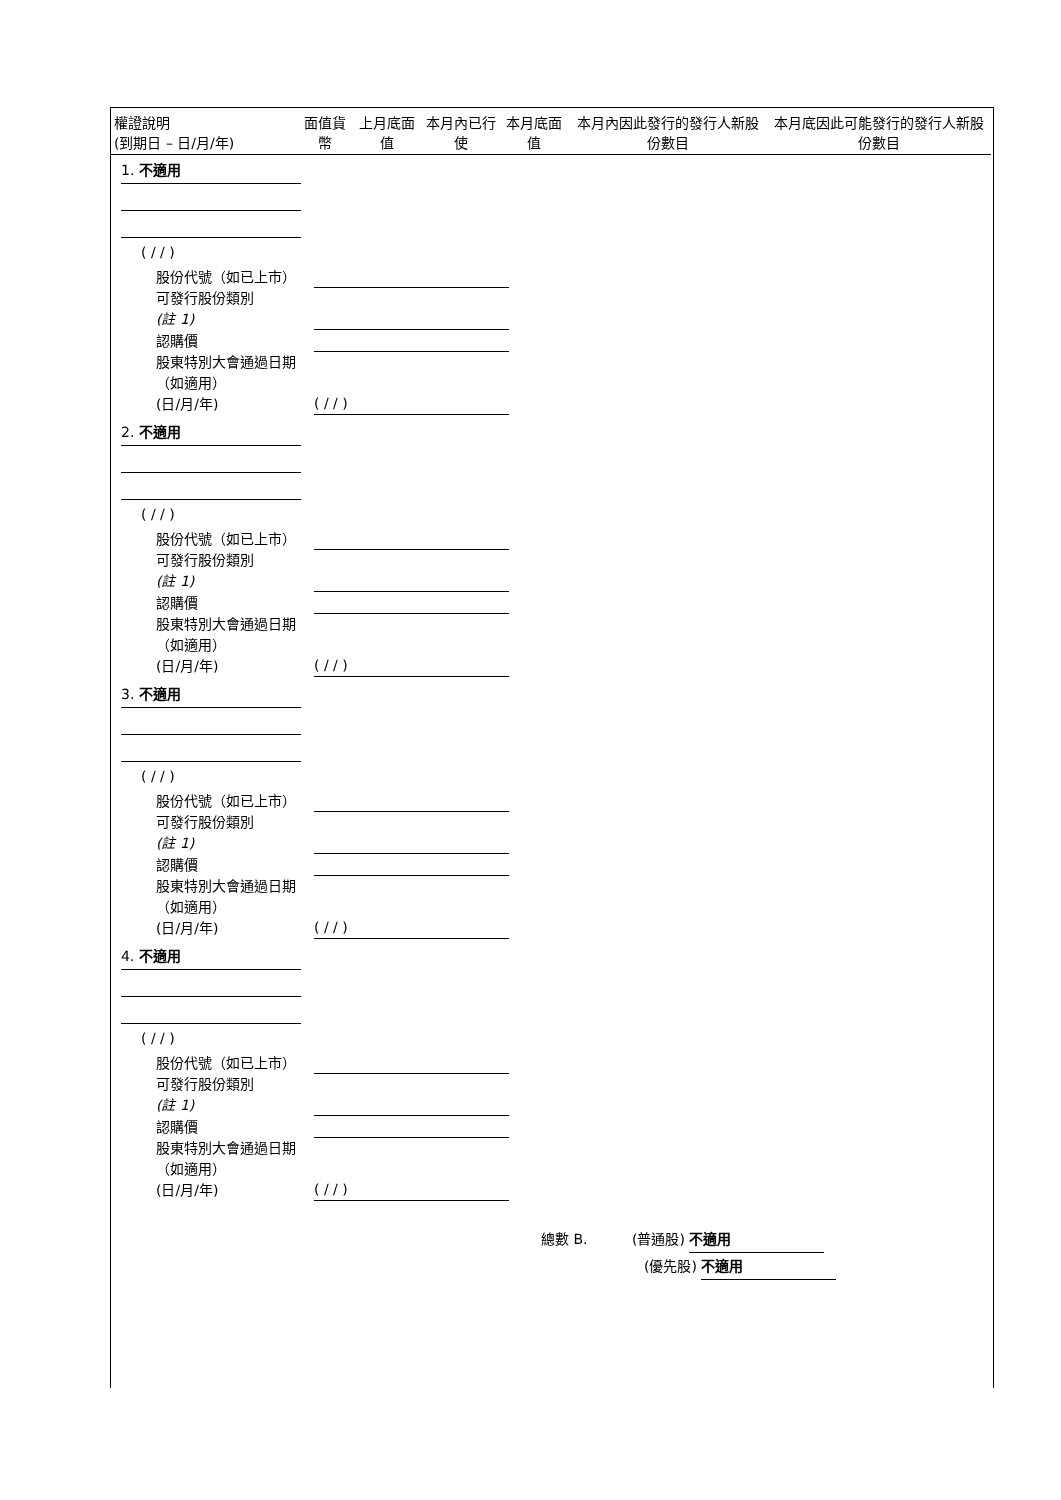| 權證說明 (到期日 – 日/月/年) | 面值貨幣 | 上月底面值 | 本月內已行使 | 本月底面值 | 本月內因此發行的發行人新股份數目 | 本月底因此可能發行的發行人新股份數目 |
| --- | --- | --- | --- | --- | --- | --- |
1. 不適用
( / / )
股份代號（如已上市）
可發行股份類別
(註 1)
認購價
股東特別大會通過日期（如適用）
(日/月/年) ( / / )
2. 不適用
( / / )
股份代號（如已上市）
可發行股份類別
(註 1)
認購價
股東特別大會通過日期（如適用）
(日/月/年) ( / / )
3. 不適用
( / / )
股份代號（如已上市）
可發行股份類別
(註 1)
認購價
股東特別大會通過日期（如適用）
(日/月/年) ( / / )
4. 不適用
( / / )
股份代號（如已上市）
可發行股份類別
(註 1)
認購價
股東特別大會通過日期（如適用）
(日/月/年) ( / / )
總數 B. (普通股) 不適用
(優先股) 不適用